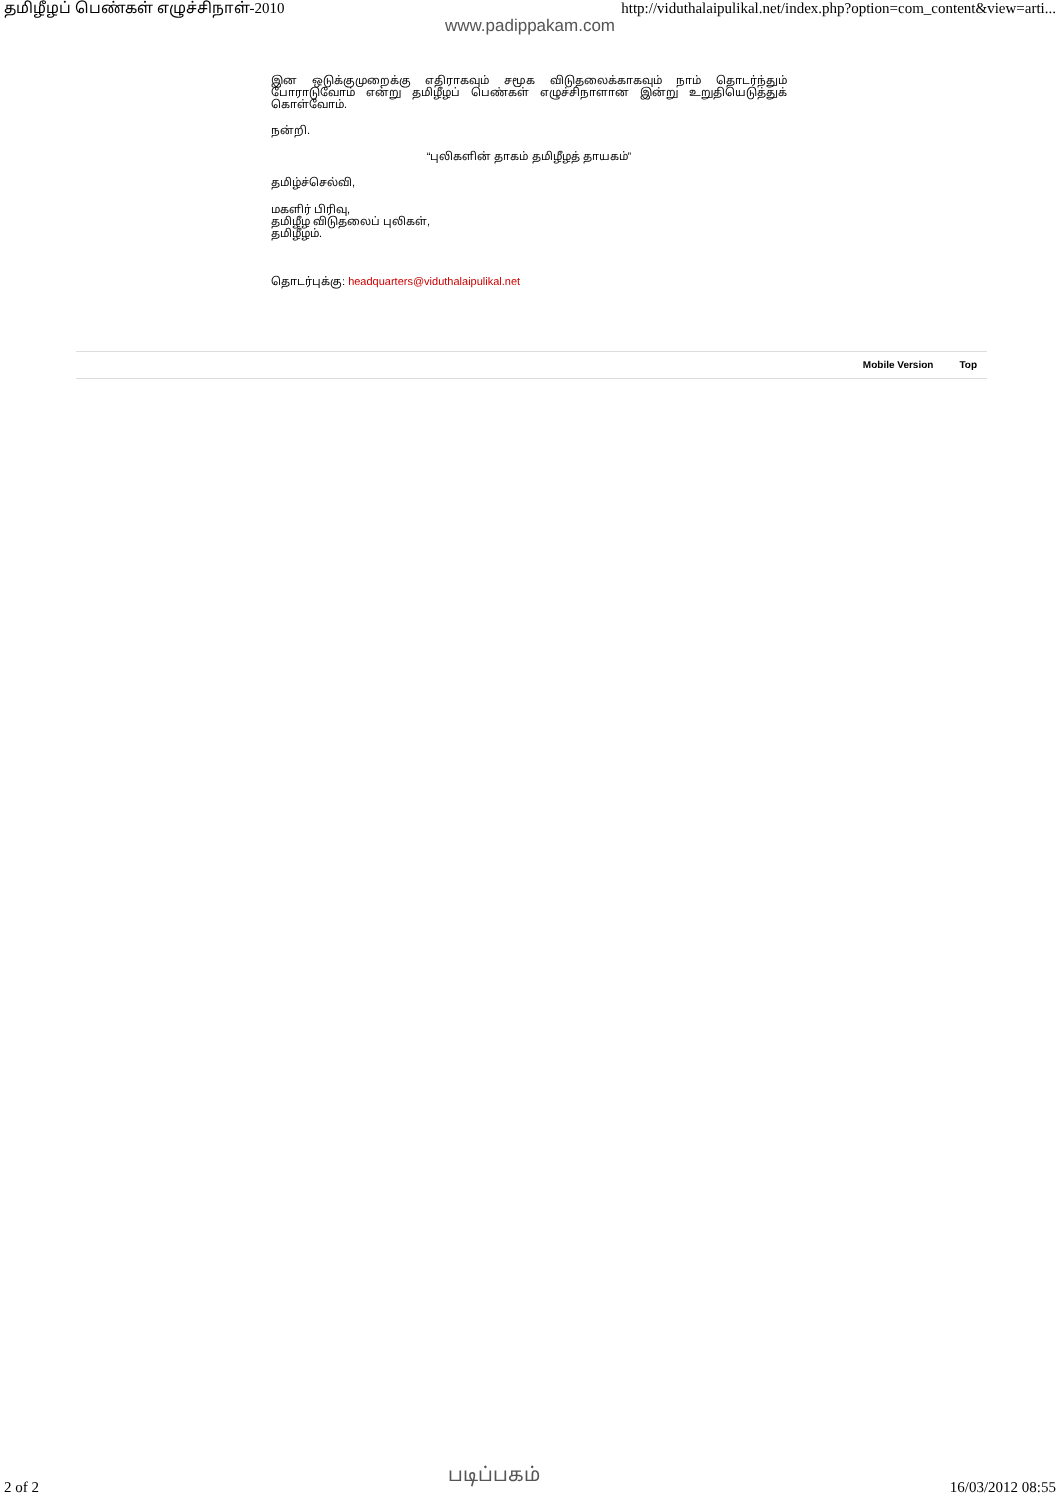தமிழீழப் பெண்கள் எழுச்சிநாள்-2010 http://viduthalaipulikal.net/index.php?option=com_content&view=arti...
www.padippakam.com
இன ஒடுக்குமுறைக்கு எதிராகவும் சமூக விடுதலைக்காகவும் நாம் தொடர்ந்தும் போராடுவோம் என்று தமிழீழப் பெண்கள் எழுச்சிநாளான இன்று உறுதியெடுத்துக் கொள்வோம்.
நன்றி.
“புலிகளின் தாகம் தமிழீழத் தாயகம்”
தமிழ்ச்செல்வி,
மகளிர் பிரிவு,
தமிழீழ விடுதலைப் புலிகள்,
தமிழீழம்.
தொடர்புக்கு: headquarters@viduthalaipulikal.net
Mobile Version Top
2 of 2 படிப்பகம் 16/03/2012 08:55